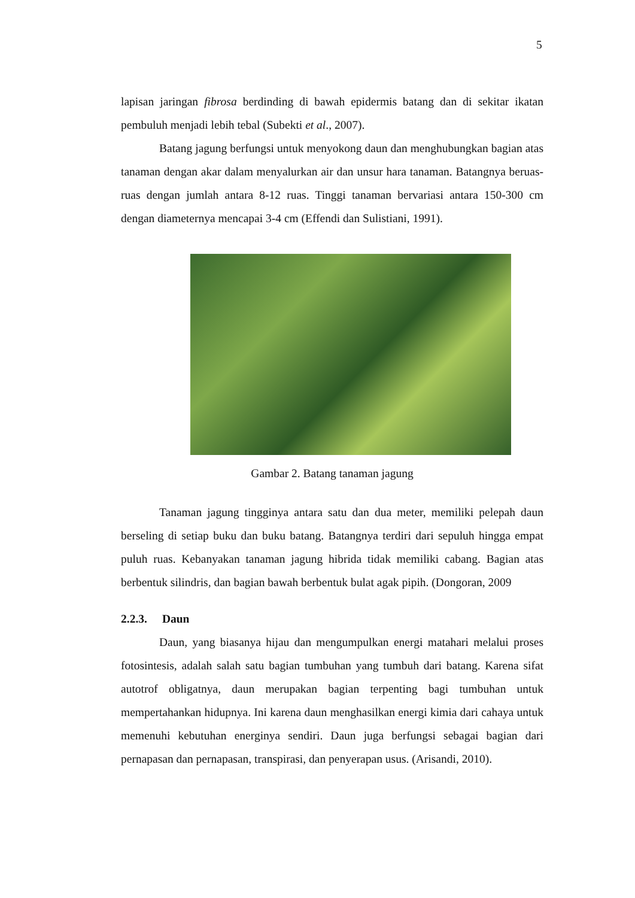5
lapisan jaringan fibrosa berdinding di bawah epidermis batang dan di sekitar ikatan pembuluh menjadi lebih tebal (Subekti et al., 2007).
Batang jagung berfungsi untuk menyokong daun dan menghubungkan bagian atas tanaman dengan akar dalam menyalurkan air dan unsur hara tanaman. Batangnya beruas-ruas dengan jumlah antara 8-12 ruas. Tinggi tanaman bervariasi antara 150-300 cm dengan diameternya mencapai 3-4 cm (Effendi dan Sulistiani, 1991).
Gambar 2. Batang tanaman jagung
Tanaman jagung tingginya antara satu dan dua meter, memiliki pelepah daun berseling di setiap buku dan buku batang. Batangnya terdiri dari sepuluh hingga empat puluh ruas. Kebanyakan tanaman jagung hibrida tidak memiliki cabang. Bagian atas berbentuk silindris, dan bagian bawah berbentuk bulat agak pipih. (Dongoran, 2009
2.2.3. Daun
Daun, yang biasanya hijau dan mengumpulkan energi matahari melalui proses fotosintesis, adalah salah satu bagian tumbuhan yang tumbuh dari batang. Karena sifat autotrof obligatnya, daun merupakan bagian terpenting bagi tumbuhan untuk mempertahankan hidupnya. Ini karena daun menghasilkan energi kimia dari cahaya untuk memenuhi kebutuhan energinya sendiri. Daun juga berfungsi sebagai bagian dari pernapasan dan pernapasan, transpirasi, dan penyerapan usus. (Arisandi, 2010).